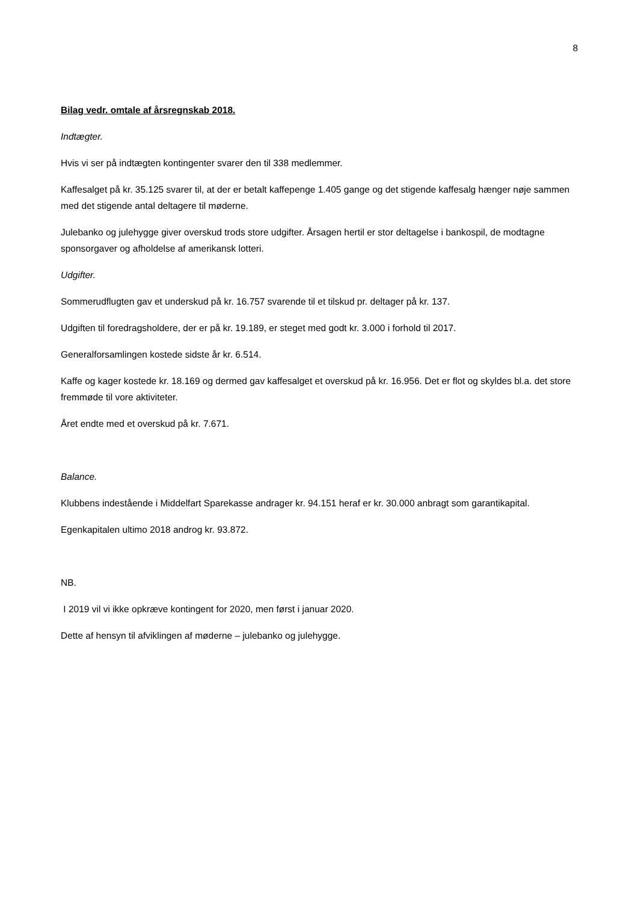8
Bilag vedr. omtale af årsregnskab 2018.
Indtægter.
Hvis vi ser på indtægten kontingenter svarer den til 338 medlemmer.
Kaffesalget på kr. 35.125 svarer til, at der er betalt kaffepenge 1.405 gange og det stigende kaffesalg hænger nøje sammen med det stigende antal deltagere til møderne.
Julebanko og julehygge giver overskud trods store udgifter. Årsagen hertil er stor deltagelse i bankospil, de modtagne sponsorgaver og afholdelse af amerikansk lotteri.
Udgifter.
Sommerudflugten gav et underskud på kr. 16.757 svarende til et tilskud pr. deltager på kr. 137.
Udgiften til foredragsholdere, der er på kr. 19.189, er steget med godt kr. 3.000 i forhold til 2017.
Generalforsamlingen kostede sidste år kr. 6.514.
Kaffe og kager kostede kr. 18.169 og dermed gav kaffesalget et overskud på kr. 16.956. Det er flot og skyldes bl.a. det store fremmøde til vore aktiviteter.
Året endte med et overskud på kr. 7.671.
Balance.
Klubbens indestående i Middelfart Sparekasse andrager kr. 94.151 heraf er kr. 30.000 anbragt som garantikapital.
Egenkapitalen ultimo 2018 androg kr. 93.872.
NB.
I 2019 vil vi ikke opkræve kontingent for 2020, men først i januar 2020.
Dette af hensyn til afviklingen af møderne – julebanko og julehygge.